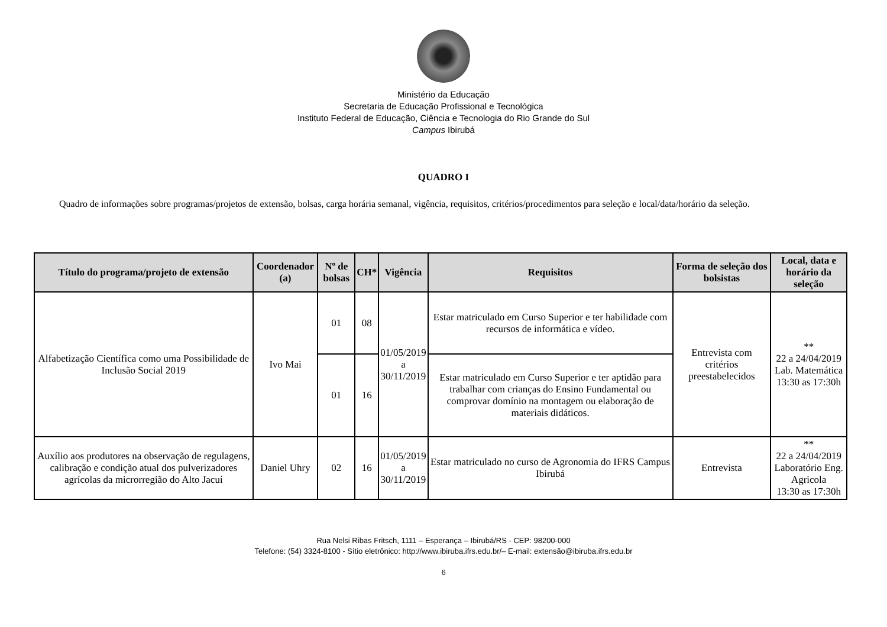Ministério da Educação
Secretaria de Educação Profissional e Tecnológica
Instituto Federal de Educação, Ciência e Tecnologia do Rio Grande do Sul
Campus Ibirubá
QUADRO I
Quadro de informações sobre programas/projetos de extensão, bolsas, carga horária semanal, vigência, requisitos, critérios/procedimentos para seleção e local/data/horário da seleção.
| Título do programa/projeto de extensão | Coordenador (a) | Nº de bolsas | CH* | Vigência | Requisitos | Forma de seleção dos bolsistas | Local, data e horário da seleção |
| --- | --- | --- | --- | --- | --- | --- | --- |
| Alfabetização Científica como uma Possibilidade de Inclusão Social 2019 | Ivo Mai | 01 | 08 | 01/05/2019 a 30/11/2019 | Estar matriculado em Curso Superior e ter habilidade com recursos de informática e vídeo. | Entrevista com critérios preestabelecidos | ** 22 a 24/04/2019 Lab. Matemática 13:30 as 17:30h |
| | | 01 | 16 | | Estar matriculado em Curso Superior e ter aptidão para trabalhar com crianças do Ensino Fundamental ou comprovar domínio na montagem ou elaboração de materiais didáticos. | | |
| Auxílio aos produtores na observação de regulagens, calibração e condição atual dos pulverizadores agrícolas da microrregião do Alto Jacuí | Daniel Uhry | 02 | 16 | 01/05/2019 a 30/11/2019 | Estar matriculado no curso de Agronomia do IFRS Campus Ibirubá | Entrevista | ** 22 a 24/04/2019 Laboratório Eng. Agricola 13:30 as 17:30h |
Rua Nelsi Ribas Fritsch, 1111 – Esperança – Ibirubá/RS - CEP: 98200-000
Telefone: (54) 3324-8100 - Sítio eletrônico: http://www.ibiruba.ifrs.edu.br/– E-mail: extensão@ibiruba.ifrs.edu.br
6